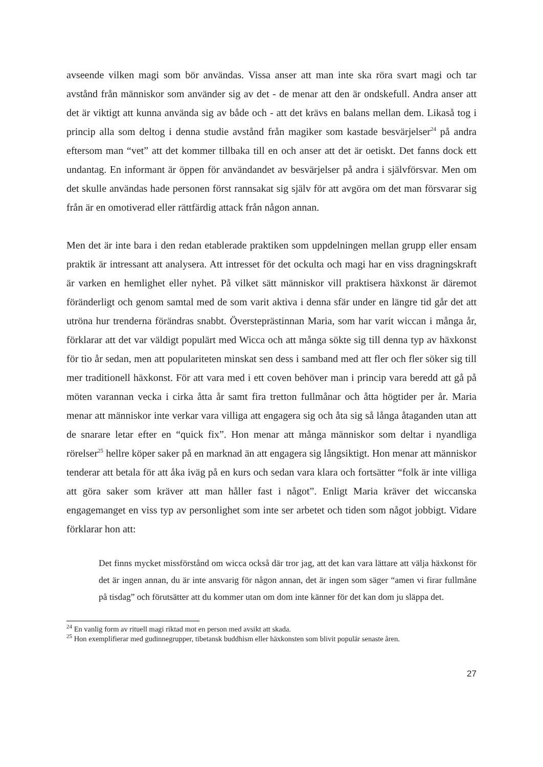avseende vilken magi som bör användas. Vissa anser att man inte ska röra svart magi och tar avstånd från människor som använder sig av det - de menar att den är ondskefull. Andra anser att det är viktigt att kunna använda sig av både och - att det krävs en balans mellan dem. Likaså tog i princip alla som deltog i denna studie avstånd från magiker som kastade besvärjelser<sup>24</sup> på andra eftersom man “vet” att det kommer tillbaka till en och anser att det är oetiskt. Det fanns dock ett undantag. En informant är öppen för användandet av besvärjelser på andra i självförsvar. Men om det skulle användas hade personen först rannsakat sig själv för att avgöra om det man försvarar sig från är en omotiverad eller rättfärdig attack från någon annan.
Men det är inte bara i den redan etablerade praktiken som uppdelningen mellan grupp eller ensam praktik är intressant att analysera. Att intresset för det ockulta och magi har en viss dragningskraft är varken en hemlighet eller nyhet. På vilket sätt människor vill praktisera häxkonst är däremot föränderligt och genom samtal med de som varit aktiva i denna sfär under en längre tid går det att utröna hur trenderna förändras snabbt. Översteprästinnan Maria, som har varit wiccan i många år, förklarar att det var väldigt populärt med Wicca och att många sökte sig till denna typ av häxkonst för tio år sedan, men att populariteten minskat sen dess i samband med att fler och fler söker sig till mer traditionell häxkonst. För att vara med i ett coven behöver man i princip vara beredd att gå på möten varannan vecka i cirka åtta år samt fira tretton fullmånar och åtta högtider per år. Maria menar att människor inte verkar vara villiga att engagera sig och åta sig så långa åtaganden utan att de snarare letar efter en “quick fix”. Hon menar att många människor som deltar i nyandliga rörelser<sup>25</sup> hellre köper saker på en marknad än att engagera sig långsiktigt. Hon menar att människor tenderar att betala för att åka iväg på en kurs och sedan vara klara och fortsätter “folk är inte villiga att göra saker som kräver att man håller fast i något”. Enligt Maria kräver det wiccanska engagemanget en viss typ av personlighet som inte ser arbetet och tiden som något jobbigt. Vidare förklarar hon att:
Det finns mycket missförstånd om wicca också där tror jag, att det kan vara lättare att välja häxkonst för det är ingen annan, du är inte ansvarig för någon annan, det är ingen som säger “amen vi firar fullmåne på tisdag” och förutsätter att du kommer utan om dom inte känner för det kan dom ju släppa det.
<sup>24</sup> En vanlig form av rituell magi riktad mot en person med avsikt att skada.
<sup>25</sup> Hon exemplifierar med gudinnegrupper, tibetansk buddhism eller häxkonsten som blivit populär senaste åren.
27